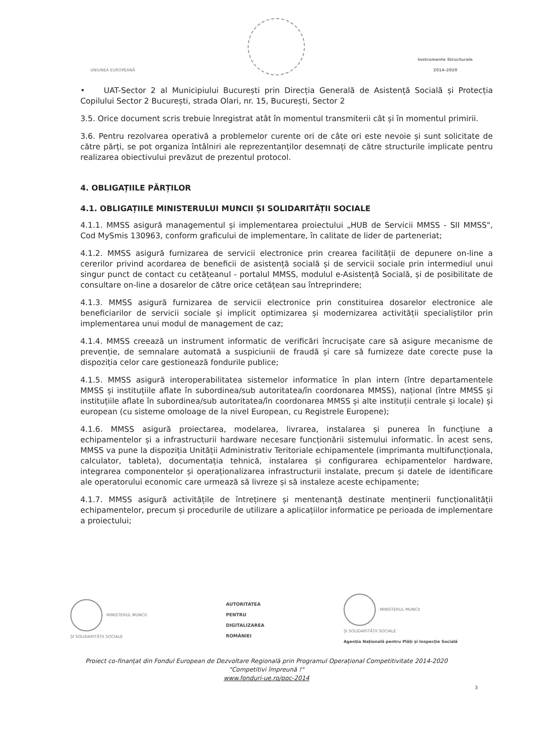UNIUNEA EUROPEANĂ
Instrumente Structurale
2014-2020
• UAT-Sector 2 al Municipiului București prin Direcția Generală de Asistență Socială și Protecția Copilului Sector 2 București, strada Olari, nr. 15, București, Sector 2
3.5. Orice document scris trebuie înregistrat atât în momentul transmiterii cât și în momentul primirii.
3.6. Pentru rezolvarea operativă a problemelor curente ori de câte ori este nevoie și sunt solicitate de către părți, se pot organiza întâlniri ale reprezentanților desemnați de către structurile implicate pentru realizarea obiectivului prevăzut de prezentul protocol.
4. OBLIGAȚIILE PĂRȚILOR
4.1. OBLIGAȚIILE MINISTERULUI MUNCII ȘI SOLIDARITĂȚII SOCIALE
4.1.1. MMSS asigură managementul și implementarea proiectului „HUB de Servicii MMSS - SII MMSS", Cod MySmis 130963, conform graficului de implementare, în calitate de lider de parteneriat;
4.1.2. MMSS asigură furnizarea de servicii electronice prin crearea facilității de depunere on-line a cererilor privind acordarea de beneficii de asistență socială și de servicii sociale prin intermediul unui singur punct de contact cu cetățeanul - portalul MMSS, modulul e-Asistență Socială, și de posibilitate de consultare on-line a dosarelor de către orice cetățean sau întreprindere;
4.1.3. MMSS asigură furnizarea de servicii electronice prin constituirea dosarelor electronice ale beneficiarilor de servicii sociale și implicit optimizarea și modernizarea activității specialiștilor prin implementarea unui modul de management de caz;
4.1.4. MMSS creează un instrument informatic de verificări încrucișate care să asigure mecanisme de prevenție, de semnalare automată a suspiciunii de fraudă și care să furnizeze date corecte puse la dispoziția celor care gestionează fondurile publice;
4.1.5. MMSS asigură interoperabilitatea sistemelor informatice în plan intern (între departamentele MMSS și instituțiile aflate în subordinea/sub autoritatea/în coordonarea MMSS), național (între MMSS și instituțiile aflate în subordinea/sub autoritatea/în coordonarea MMSS și alte instituții centrale și locale) și european (cu sisteme omoloage de la nivel European, cu Registrele Europene);
4.1.6. MMSS asigură proiectarea, modelarea, livrarea, instalarea și punerea în funcțiune a echipamentelor și a infrastructurii hardware necesare funcționării sistemului informatic. În acest sens, MMSS va pune la dispoziția Unității Administrativ Teritoriale echipamentele (imprimanta multifuncționala, calculator, tableta), documentația tehnică, instalarea și configurarea echipamentelor hardware, integrarea componentelor și operaționalizarea infrastructurii instalate, precum și datele de identificare ale operatorului economic care urmează să livreze și să instaleze aceste echipamente;
4.1.7. MMSS asigură activitățile de întreținere și mentenanță destinate menținerii funcționalității echipamentelor, precum și procedurile de utilizare a aplicațiilor informatice pe perioada de implementare a proiectului;
MINISTERUL MUNCII
ȘI SOLIDARITĂȚII SOCIALE
AUTORITATEA
PENTRU
DIGITALIZAREA
ROMÂNIEI
MINISTERUL MUNCII
ȘI SOLIDARITĂȚII SOCIALE
Agenția Națională pentru Plăți și Inspecție Socială
Proiect co-finanțat din Fondul European de Dezvoltare Regională prin Programul Operațional Competitivitate 2014-2020
"Competitivi împreună !"
www.fonduri-ue.ro/poc-2014
3